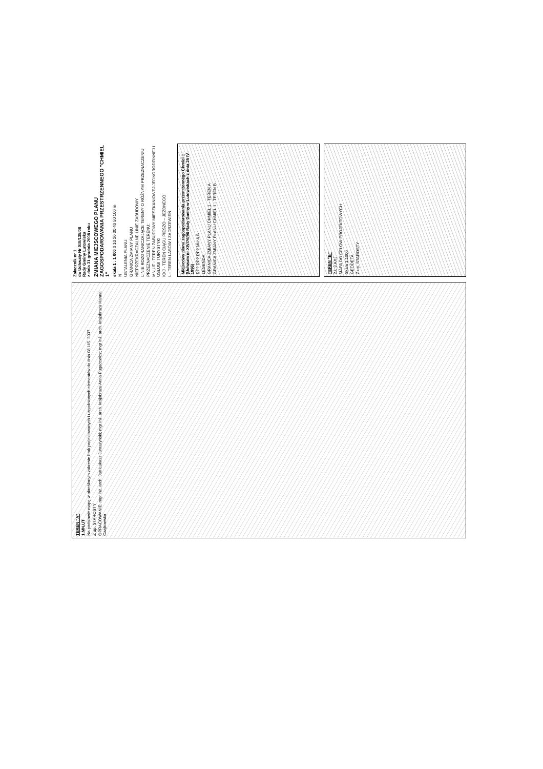TEREN "A"
1.MN,UT
Na podstawie mapę w określonym zakresie brak projektowanych i uzgodnionych elementów do dnia 08 LIS. 2007
Z up. STAROSTY
OPRACOWANIE: mgr inż. arch. Jan Łukasz Juraszyński; mgr inż. arch. krajobrazu Anna Pugacewicz; mgr inż. arch. krajobrazu Hanna Czajkowska
Załacznik nr 1
do Uchwały Nr XIX/135/08
Rady Gminy Lutowiska
z dnia 31 grudnia 2008 roku
ZMIANA MIEJSCOWEGO PLANU ZAGOSPODAROWANIA PRZESTRZENNEGO "CHMIEL 1"
skala 1 : 1 000 0 10 20 30 40 50 100 m
N
USTALENIA PLANU:
GRANICA ZMIANY PLANU
NIEPRZEKRACZALNE LINIE ZABUDOWY
LINIE ROZGRANICZAJĄCE TERENY O RÓŻNYM PRZEZNACZENIU
PRZEZNACZENIE TERENU:
MN,UT - TEREN ZABUDOWY MIESZKANIOWEJ JEDNORODZINNEJ I USŁUGI TURYSTYKI
KXJ - TEREN CIĄGU PIESZO – JEZDNEGO
L - TEREN LASÓW I ZADRZEWIEŃ
Miejscowy planu zagospodarowania przestrzennego Chmiel 1 (Uchwała nr XIV/76/96 Rady Gminy w Lutowiskach z dnia 25 IV 1996)
RP2 RP2 RP2 MU A B
LEGENDA:
GRANICA ZMIANY PLANU CHMIEL 1 - TEREN A
GRANICA ZMIANY PLANU CHMIEL 1 - TEREN B
TEREN "B"
2.L 3.KXJ
MAPA DO CELÓW PROJEKTOWYCH
Skala 1:1000
GEODETA
Z up. STAROSTY